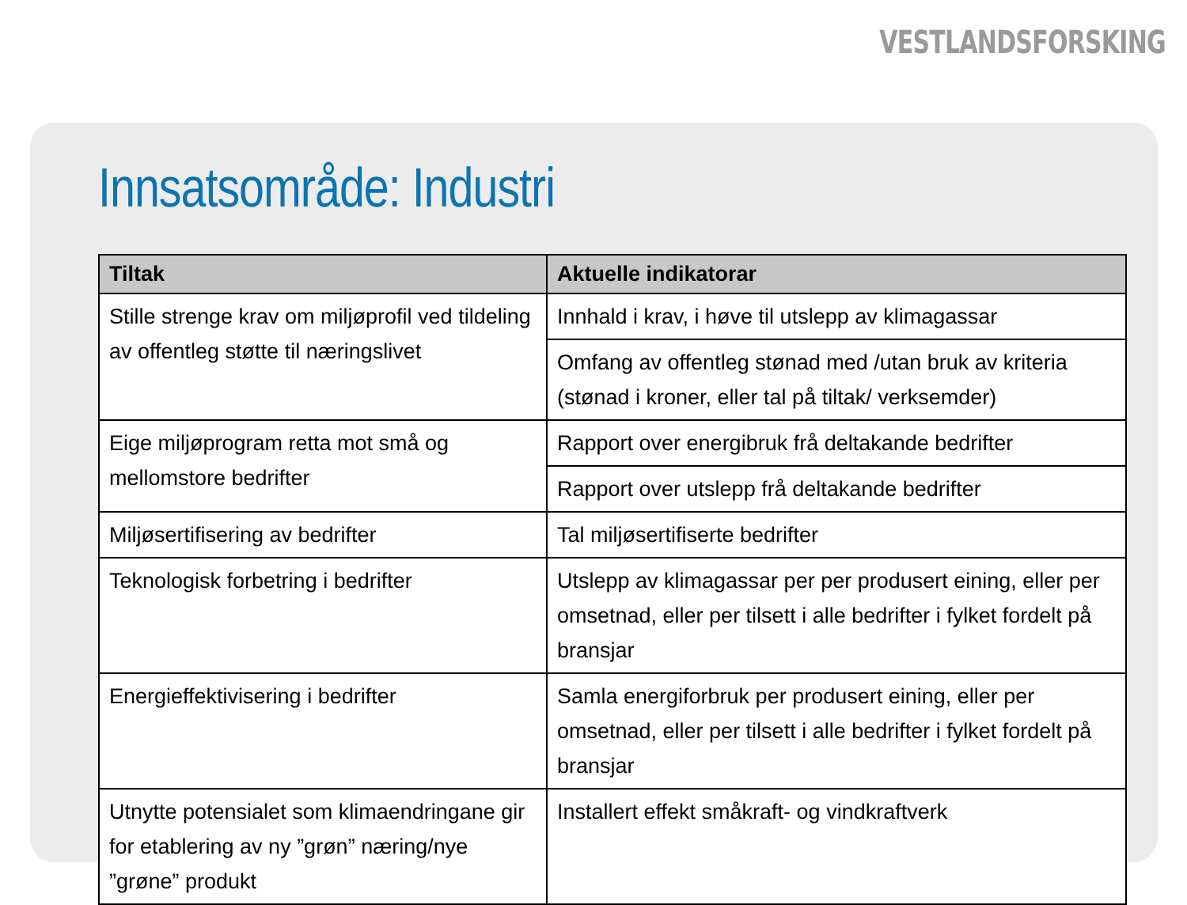VESTLANDSFORSKING
Innsatsområde: Industri
| Tiltak | Aktuelle indikatorar |
| --- | --- |
| Stille strenge krav om miljøprofil ved tildeling av offentleg støtte til næringslivet | Innhald i krav, i høve til utslepp av klimagassar |
| | Omfang av offentleg stønad med /utan bruk av kriteria (stønad i kroner, eller tal på tiltak/ verksemder) |
| Eige miljøprogram retta mot små og mellomstore bedrifter | Rapport over energibruk frå deltakande bedrifter |
| | Rapport over utslepp frå deltakande bedrifter |
| Miljøsertifisering av bedrifter | Tal miljøsertifiserte bedrifter |
| Teknologisk forbetring i bedrifter | Utslepp av klimagassar per per produsert eining, eller per omsetnad, eller per tilsett i alle bedrifter i fylket fordelt på bransjar |
| Energieffektivisering i bedrifter | Samla energiforbruk per produsert eining, eller per omsetnad, eller per tilsett i alle bedrifter i fylket fordelt på bransjar |
| Utnytte potensialet som klimaendringane gir for etablering av ny ”grøn” næring/nye ”grøne” produkt | Installert effekt småkraft- og vindkraftverk |